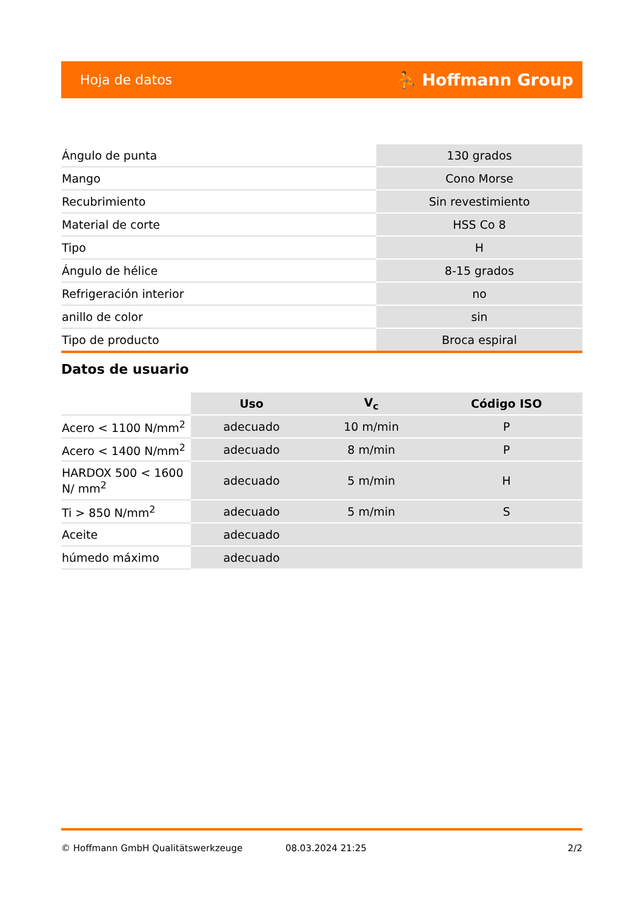Hoja de datos ⛹ Hoffmann Group
| Ángulo de punta | 130 grados |
| Mango | Cono Morse |
| Recubrimiento | Sin revestimiento |
| Material de corte | HSS Co 8 |
| Tipo | H |
| Ángulo de hélice | 8-15 grados |
| Refrigeración interior | no |
| anillo de color | sin |
| Tipo de producto | Broca espiral |
Datos de usuario
| | Uso | V<sub>c</sub> | Código ISO |
| Acero < 1100 N/mm<sup>2</sup> | adecuado | 10 m/min | P |
| Acero < 1400 N/mm<sup>2</sup> | adecuado | 8 m/min | P |
| HARDOX 500 < 1600 N/ mm<sup>2</sup> | adecuado | 5 m/min | H |
| Ti > 850 N/mm<sup>2</sup> | adecuado | 5 m/min | S |
| Aceite | adecuado | | |
| húmedo máximo | adecuado | | |
© Hoffmann GmbH Qualitätswerkzeuge 08.03.2024 21:25 2/2